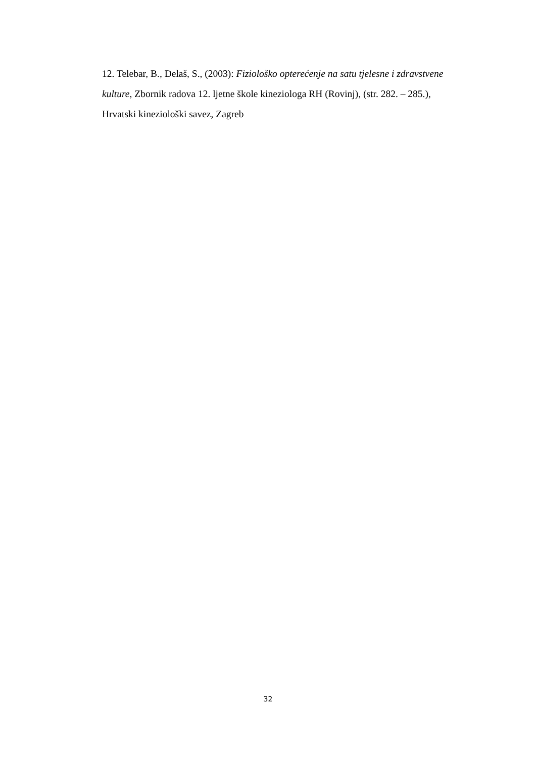12. Telebar, B., Delaš, S., (2003): Fiziološko opterećenje na satu tjelesne i zdravstvene kulture, Zbornik radova 12. ljetne škole kineziologa RH (Rovinj), (str. 282. – 285.), Hrvatski kineziološki savez, Zagreb
32